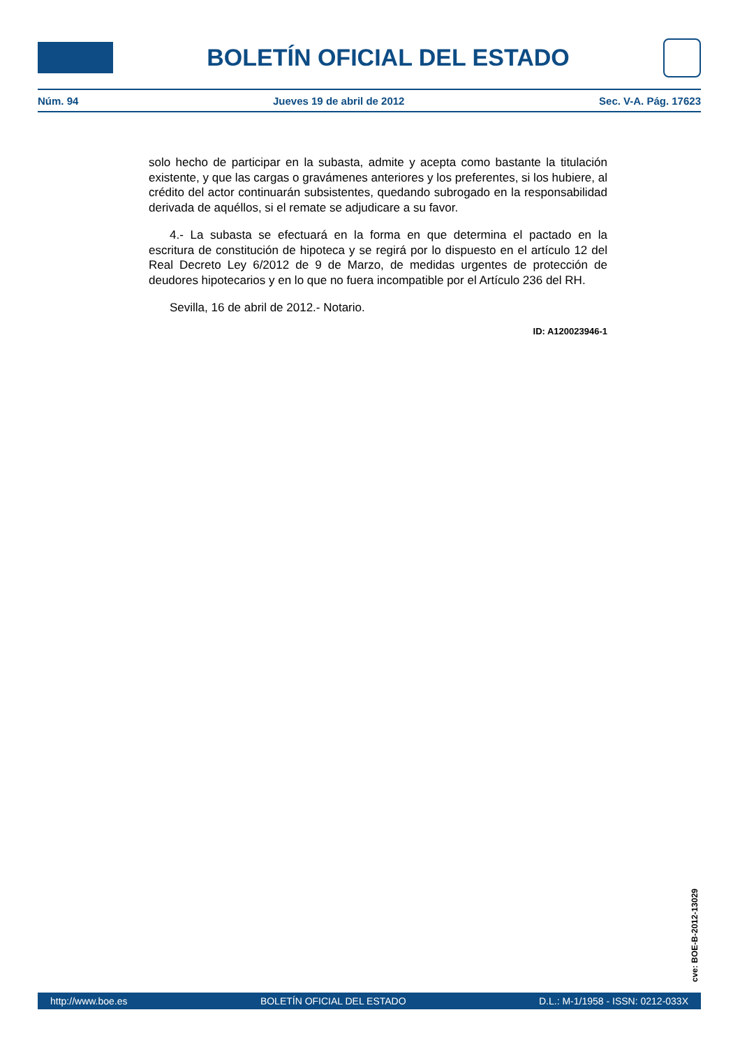BOLETÍN OFICIAL DEL ESTADO
Núm. 94 Jueves 19 de abril de 2012 Sec. V-A. Pág. 17623
solo hecho de participar en la subasta, admite y acepta como bastante la titulación existente, y que las cargas o gravámenes anteriores y los preferentes, si los hubiere, al crédito del actor continuarán subsistentes, quedando subrogado en la responsabilidad derivada de aquéllos, si el remate se adjudicare a su favor.
4.- La subasta se efectuará en la forma en que determina el pactado en la escritura de constitución de hipoteca y se regirá por lo dispuesto en el artículo 12 del Real Decreto Ley 6/2012 de 9 de Marzo, de medidas urgentes de protección de deudores hipotecarios y en lo que no fuera incompatible por el Artículo 236 del RH.
Sevilla, 16 de abril de 2012.- Notario.
ID: A120023946-1
cve: BOE-B-2012-13029
http://www.boe.es BOLETÍN OFICIAL DEL ESTADO D.L.: M-1/1958 - ISSN: 0212-033X